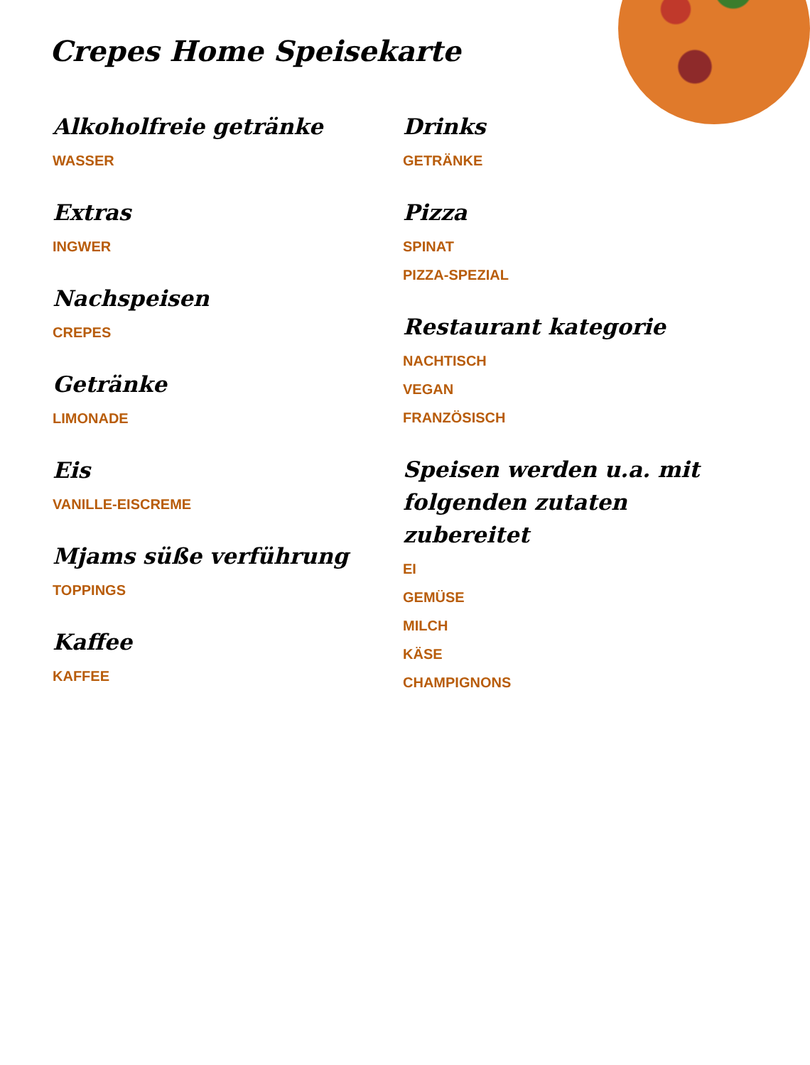Crepes Home Speisekarte
Alkoholfreie getränke
WASSER
Extras
INGWER
Nachspeisen
CREPES
Getränke
LIMONADE
Eis
VANILLE-EISCREME
Mjams süße verführung
TOPPINGS
Kaffee
KAFFEE
Drinks
GETRÄNKE
Pizza
SPINAT
PIZZA-SPEZIAL
Restaurant kategorie
NACHTISCH
VEGAN
FRANZÖSISCH
Speisen werden u.a. mit folgenden zutaten zubereitet
EI
GEMÜSE
MILCH
KÄSE
CHAMPIGNONS